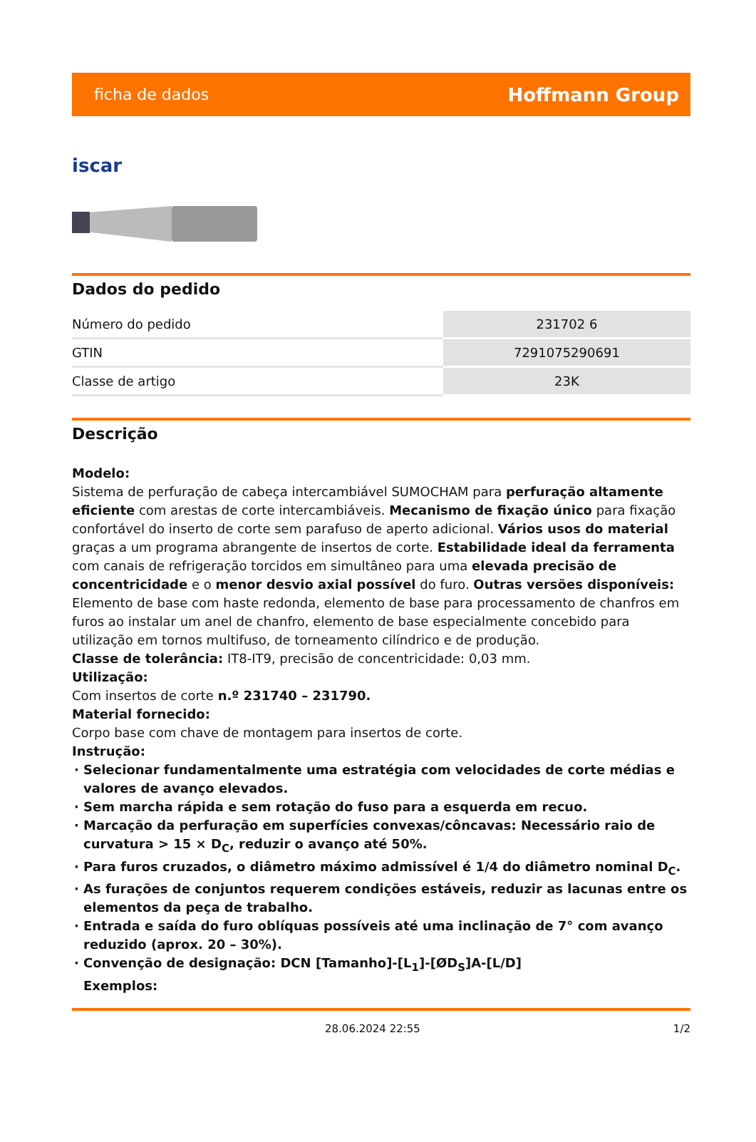ficha de dados Hoffmann Group
iscar
Dados do pedido
| Número do pedido | 231702 6 |
| GTIN | 7291075290691 |
| Classe de artigo | 23K |
Descrição
Modelo:
Sistema de perfuração de cabeça intercambiável SUMOCHAM para perfuração altamente eficiente com arestas de corte intercambiáveis. Mecanismo de fixação único para fixação confortável do inserto de corte sem parafuso de aperto adicional. Vários usos do material graças a um programa abrangente de insertos de corte. Estabilidade ideal da ferramenta com canais de refrigeração torcidos em simultâneo para uma elevada precisão de concentricidade e o menor desvio axial possível do furo. Outras versões disponíveis: Elemento de base com haste redonda, elemento de base para processamento de chanfros em furos ao instalar um anel de chanfro, elemento de base especialmente concebido para utilização em tornos multifuso, de torneamento cilíndrico e de produção.
Classe de tolerância: IT8-IT9, precisão de concentricidade: 0,03 mm.
Utilização:
Com insertos de corte n.º 231740 – 231790.
Material fornecido:
Corpo base com chave de montagem para insertos de corte.
Instrução:
Selecionar fundamentalmente uma estratégia com velocidades de corte médias e valores de avanço elevados.
Sem marcha rápida e sem rotação do fuso para a esquerda em recuo.
Marcação da perfuração em superfícies convexas/côncavas: Necessário raio de curvatura > 15 × D<sub>C</sub>, reduzir o avanço até 50%.
Para furos cruzados, o diâmetro máximo admissível é 1/4 do diâmetro nominal D<sub>C</sub>.
As furações de conjuntos requerem condições estáveis, reduzir as lacunas entre os elementos da peça de trabalho.
Entrada e saída do furo oblíquas possíveis até uma inclinação de 7° com avanço reduzido (aprox. 20 – 30%).
Convenção de designação: DCN [Tamanho]-[L<sub>1</sub>]-[ØD<sub>S</sub>]A-[L/D]
Exemplos:
28.06.2024 22:55 1/2